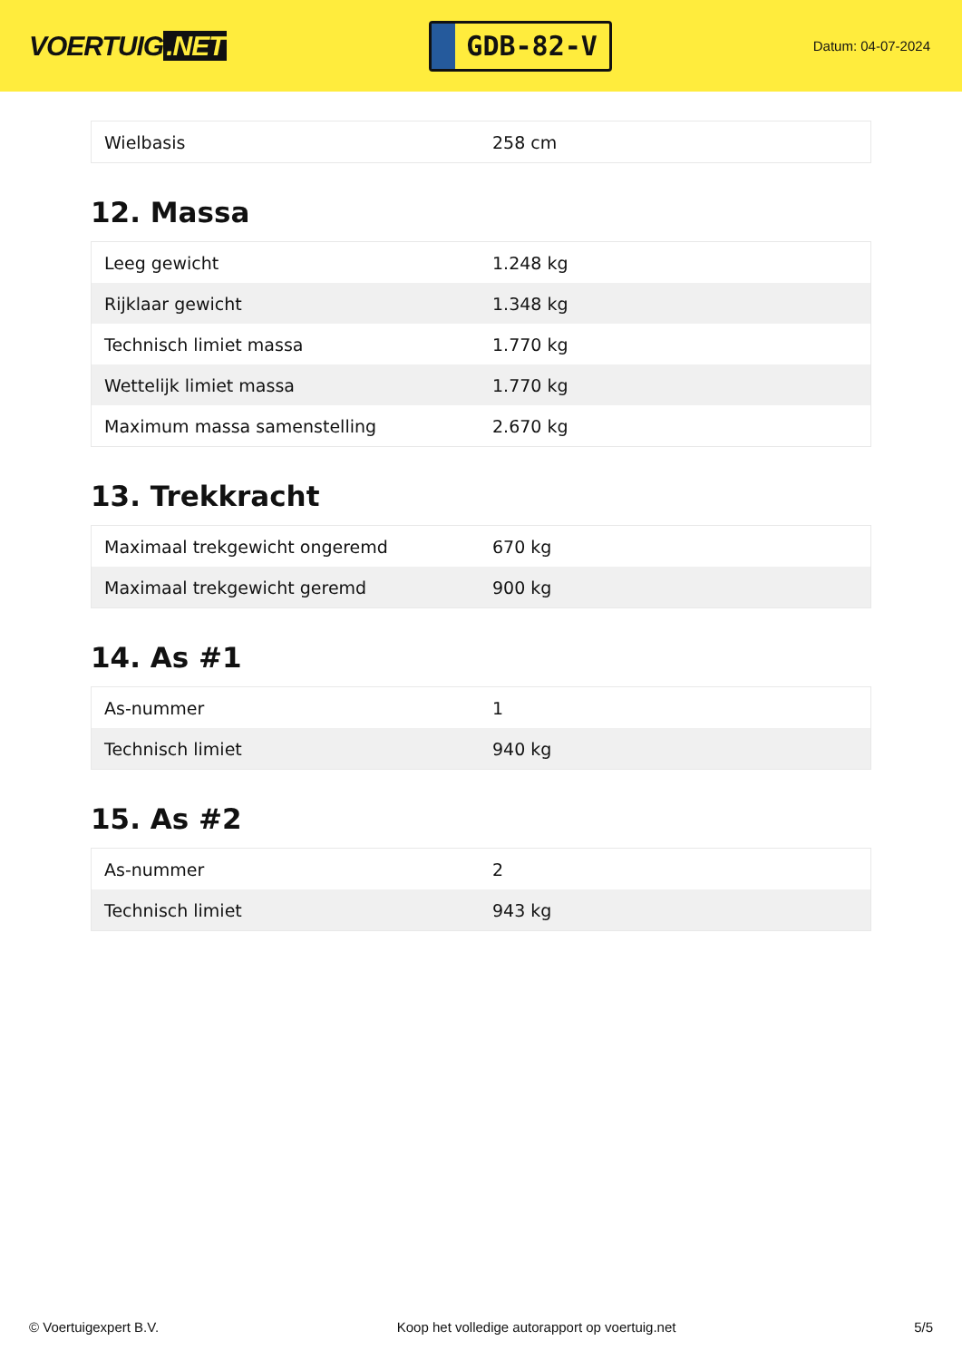VOERTUIG.NET
GDB-82-V
Datum: 04-07-2024
| Wielbasis | 258 cm |
12. Massa
| Leeg gewicht | 1.248 kg |
| Rijklaar gewicht | 1.348 kg |
| Technisch limiet massa | 1.770 kg |
| Wettelijk limiet massa | 1.770 kg |
| Maximum massa samenstelling | 2.670 kg |
13. Trekkracht
| Maximaal trekgewicht ongeremd | 670 kg |
| Maximaal trekgewicht geremd | 900 kg |
14. As #1
| As-nummer | 1 |
| Technisch limiet | 940 kg |
15. As #2
| As-nummer | 2 |
| Technisch limiet | 943 kg |
© Voertuigexpert B.V. Koop het volledige autorapport op voertuig.net 5/5